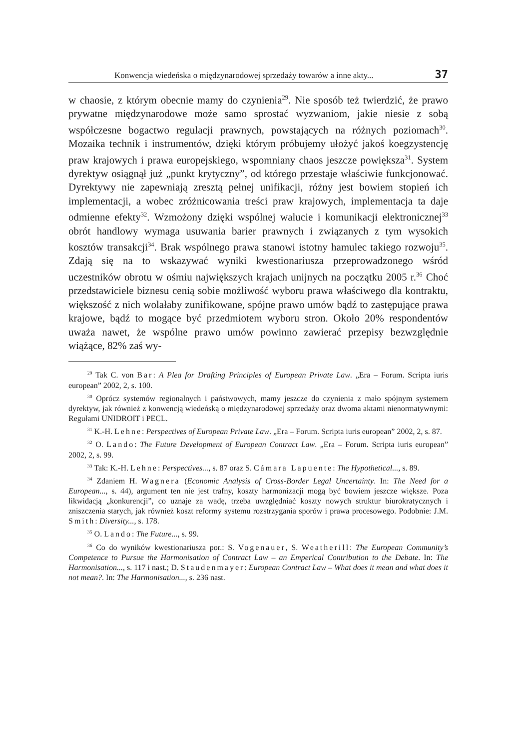Konwencja wiedeńska o międzynarodowej sprzedaży towarów a inne akty... 37
w chaosie, z którym obecnie mamy do czynienia<sup>29</sup>. Nie sposób też twierdzić, że prawo prywatne międzynarodowe może samo sprostać wyzwaniom, jakie niesie z sobą współczesne bogactwo regulacji prawnych, powstających na różnych poziomach<sup>30</sup>. Mozaika technik i instrumentów, dzięki którym próbujemy ułożyć jakoś koegzystencję praw krajowych i prawa europejskiego, wspomniany chaos jeszcze powiększa<sup>31</sup>. System dyrektyw osiągnął już „punkt krytyczny”, od którego przestaje właściwie funkcjonować. Dyrektywy nie zapewniają zresztą pełnej unifikacji, różny jest bowiem stopień ich implementacji, a wobec zróżnicowania treści praw krajowych, implementacja ta daje odmienne efekty<sup>32</sup>. Wzmożony dzięki wspólnej walucie i komunikacji elektronicznej<sup>33</sup> obrót handlowy wymaga usuwania barier prawnych i związanych z tym wysokich kosztów transakcji<sup>34</sup>. Brak wspólnego prawa stanowi istotny hamulec takiego rozwoju<sup>35</sup>. Zdają się na to wskazywać wyniki kwestionariusza przeprowadzonego wśród uczestników obrotu w ośmiu największych krajach unijnych na początku 2005 r.<sup>36</sup> Choć przedstawiciele biznesu cenią sobie możliwość wyboru prawa właściwego dla kontraktu, większość z nich wolałaby zunifikowane, spójne prawo umów bądź to zastępujące prawa krajowe, bądź to mogące być przedmiotem wyboru stron. Około 20% respondentów uważa nawet, że wspólne prawo umów powinno zawierać przepisy bezwzględnie wiążące, 82% zaś wy-
<sup>29</sup> Tak C. von Bar: A Plea for Drafting Principles of European Private Law. „Era – Forum. Scripta iuris european” 2002, 2, s. 100.
<sup>30</sup> Oprócz systemów regionalnych i państwowych, mamy jeszcze do czynienia z mało spójnym systemem dyrektyw, jak również z konwencją wiedeńską o międzynarodowej sprzedaży oraz dwoma aktami nienormatywnymi: Regułami UNIDROIT i PECL.
<sup>31</sup> K.-H. Lehne: Perspectives of European Private Law. „Era – Forum. Scripta iuris european” 2002, 2, s. 87.
<sup>32</sup> O. Lando: The Future Development of European Contract Law. „Era – Forum. Scripta iuris european” 2002, 2, s. 99.
<sup>33</sup> Tak: K.-H. Lehne: Perspectives..., s. 87 oraz S. Cámara Lapuente: The Hypothetical..., s. 89.
<sup>34</sup> Zdaniem H. Wagnera (Economic Analysis of Cross-Border Legal Uncertainty. In: The Need for a European..., s. 44), argument ten nie jest trafny, koszty harmonizacji mogą być bowiem jeszcze większe. Poza likwidacją „konkurencji”, co uznaje za wadę, trzeba uwzględniać koszty nowych struktur biurokratycznych i zniszczenia starych, jak również koszt reformy systemu rozstrzygania sporów i prawa procesowego. Podobnie: J.M. Smith: Diversity..., s. 178.
<sup>35</sup> O. Lando: The Future..., s. 99.
<sup>36</sup> Co do wyników kwestionariusza por.: S. Vogenauer, S. Weatherill: The European Community’s Competence to Pursue the Harmonisation of Contract Law – an Emperical Contribution to the Debate. In: The Harmonisation..., s. 117 i nast.; D. Staudenmayer: European Contract Law – What does it mean and what does it not mean?. In: The Harmonisation..., s. 236 nast.